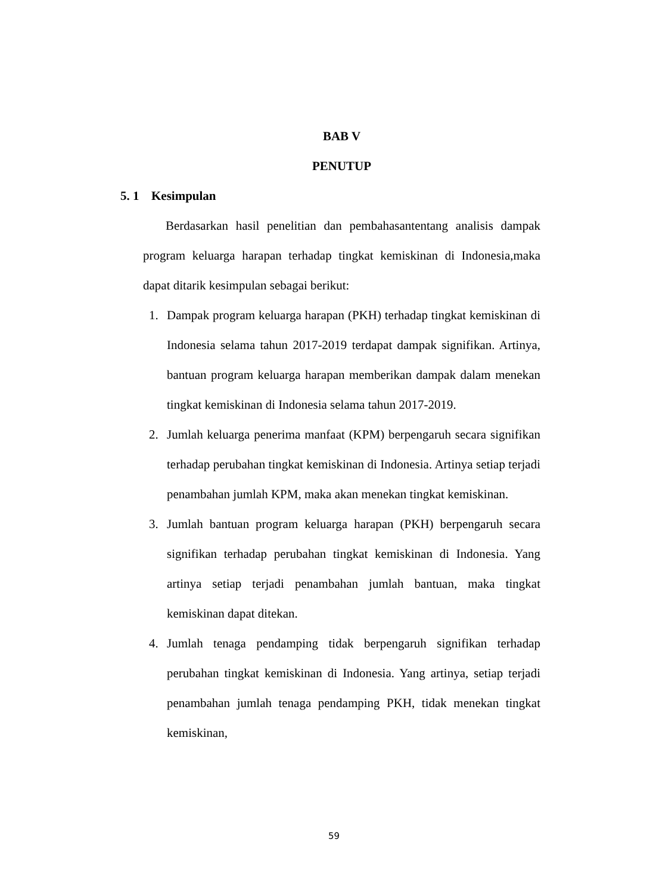BAB V
PENUTUP
5. 1 Kesimpulan
Berdasarkan hasil penelitian dan pembahasantentang analisis dampak program keluarga harapan terhadap tingkat kemiskinan di Indonesia,maka dapat ditarik kesimpulan sebagai berikut:
1. Dampak program keluarga harapan (PKH) terhadap tingkat kemiskinan di Indonesia selama tahun 2017-2019 terdapat dampak signifikan. Artinya, bantuan program keluarga harapan memberikan dampak dalam menekan tingkat kemiskinan di Indonesia selama tahun 2017-2019.
2. Jumlah keluarga penerima manfaat (KPM) berpengaruh secara signifikan terhadap perubahan tingkat kemiskinan di Indonesia. Artinya setiap terjadi penambahan jumlah KPM, maka akan menekan tingkat kemiskinan.
3. Jumlah bantuan program keluarga harapan (PKH) berpengaruh secara signifikan terhadap perubahan tingkat kemiskinan di Indonesia. Yang artinya setiap terjadi penambahan jumlah bantuan, maka tingkat kemiskinan dapat ditekan.
4. Jumlah tenaga pendamping tidak berpengaruh signifikan terhadap perubahan tingkat kemiskinan di Indonesia. Yang artinya, setiap terjadi penambahan jumlah tenaga pendamping PKH, tidak menekan tingkat kemiskinan,
59